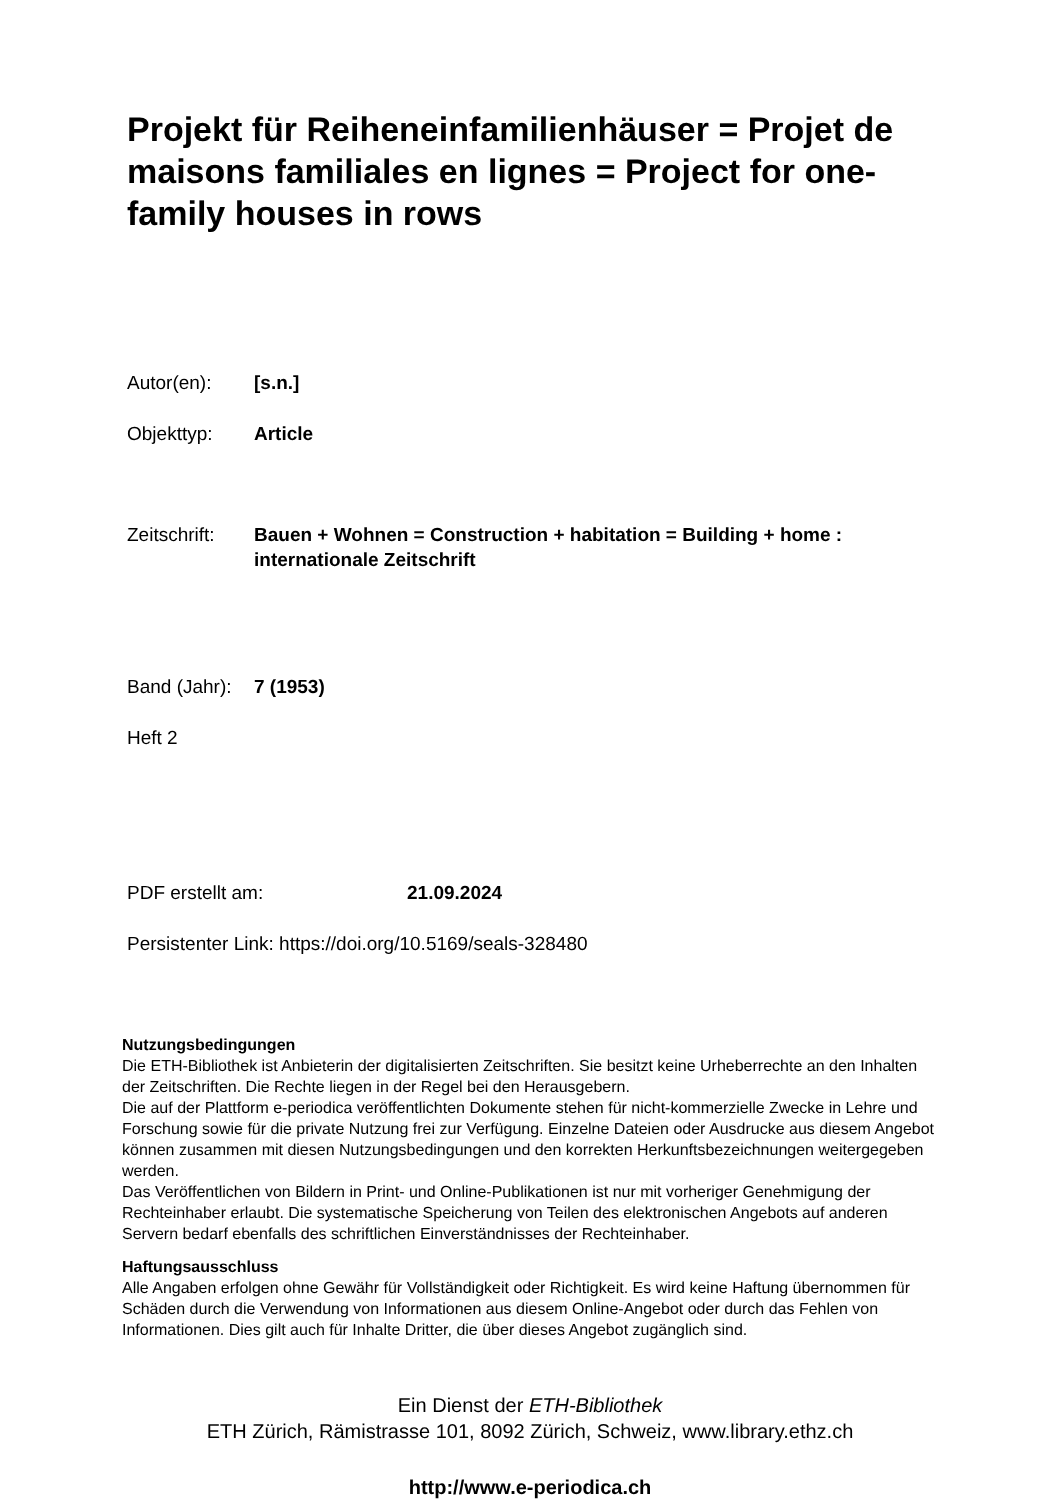Projekt für Reiheneinfamilienhäuser = Projet de maisons familiales en lignes = Project for one-family houses in rows
Autor(en): [s.n.]
Objekttyp: Article
Zeitschrift:
Bauen + Wohnen = Construction + habitation = Building + home : internationale Zeitschrift
Band (Jahr):
7 (1953)
Heft 2
PDF erstellt am: 21.09.2024
Persistenter Link: https://doi.org/10.5169/seals-328480
Nutzungsbedingungen
Die ETH-Bibliothek ist Anbieterin der digitalisierten Zeitschriften. Sie besitzt keine Urheberrechte an den Inhalten der Zeitschriften. Die Rechte liegen in der Regel bei den Herausgebern.
Die auf der Plattform e-periodica veröffentlichten Dokumente stehen für nicht-kommerzielle Zwecke in Lehre und Forschung sowie für die private Nutzung frei zur Verfügung. Einzelne Dateien oder Ausdrucke aus diesem Angebot können zusammen mit diesen Nutzungsbedingungen und den korrekten Herkunftsbezeichnungen weitergegeben werden.
Das Veröffentlichen von Bildern in Print- und Online-Publikationen ist nur mit vorheriger Genehmigung der Rechteinhaber erlaubt. Die systematische Speicherung von Teilen des elektronischen Angebots auf anderen Servern bedarf ebenfalls des schriftlichen Einverständnisses der Rechteinhaber.
Haftungsausschluss
Alle Angaben erfolgen ohne Gewähr für Vollständigkeit oder Richtigkeit. Es wird keine Haftung übernommen für Schäden durch die Verwendung von Informationen aus diesem Online-Angebot oder durch das Fehlen von Informationen. Dies gilt auch für Inhalte Dritter, die über dieses Angebot zugänglich sind.
Ein Dienst der ETH-Bibliothek
ETH Zürich, Rämistrasse 101, 8092 Zürich, Schweiz, www.library.ethz.ch
http://www.e-periodica.ch